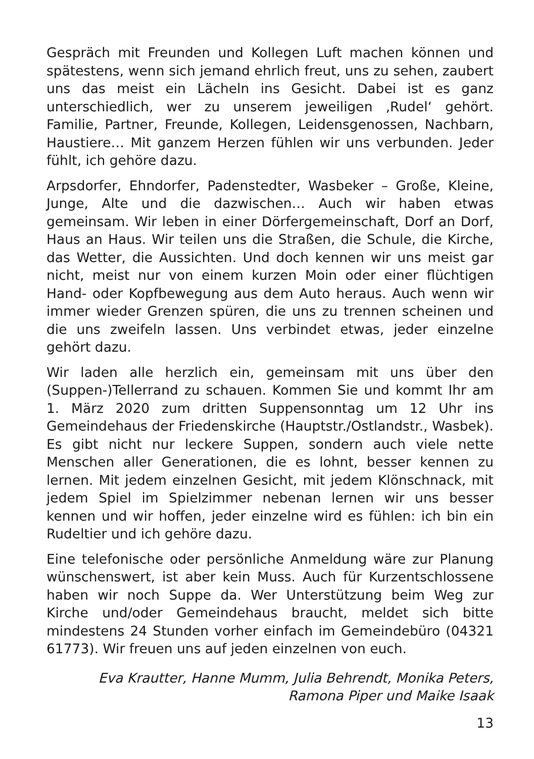Gespräch mit Freunden und Kollegen Luft machen können und spätestens, wenn sich jemand ehrlich freut, uns zu sehen, zaubert uns das meist ein Lächeln ins Gesicht. Dabei ist es ganz unterschiedlich, wer zu unserem jeweiligen ‚Rudel‘ gehört. Familie, Partner, Freunde, Kollegen, Leidensgenossen, Nachbarn, Haustiere… Mit ganzem Herzen fühlen wir uns verbunden. Jeder fühlt, ich gehöre dazu.
Arpsdorfer, Ehndorfer, Padenstedter, Wasbeker – Große, Kleine, Junge, Alte und die dazwischen… Auch wir haben etwas gemeinsam. Wir leben in einer Dörfergemeinschaft, Dorf an Dorf, Haus an Haus. Wir teilen uns die Straßen, die Schule, die Kirche, das Wetter, die Aussichten. Und doch kennen wir uns meist gar nicht, meist nur von einem kurzen Moin oder einer flüchtigen Hand- oder Kopfbewegung aus dem Auto heraus. Auch wenn wir immer wieder Grenzen spüren, die uns zu trennen scheinen und die uns zweifeln lassen. Uns verbindet etwas, jeder einzelne gehört dazu.
Wir laden alle herzlich ein, gemeinsam mit uns über den (Suppen-)Tellerrand zu schauen. Kommen Sie und kommt Ihr am 1. März 2020 zum dritten Suppensonntag um 12 Uhr ins Gemeindehaus der Friedenskirche (Hauptstr./Ostlandstr., Wasbek). Es gibt nicht nur leckere Suppen, sondern auch viele nette Menschen aller Generationen, die es lohnt, besser kennen zu lernen. Mit jedem einzelnen Gesicht, mit jedem Klönschnack, mit jedem Spiel im Spielzimmer nebenan lernen wir uns besser kennen und wir hoffen, jeder einzelne wird es fühlen: ich bin ein Rudeltier und ich gehöre dazu.
Eine telefonische oder persönliche Anmeldung wäre zur Planung wünschenswert, ist aber kein Muss. Auch für Kurzentschlossene haben wir noch Suppe da. Wer Unterstützung beim Weg zur Kirche und/oder Gemeindehaus braucht, meldet sich bitte mindestens 24 Stunden vorher einfach im Gemeindebüro (04321 61773). Wir freuen uns auf jeden einzelnen von euch.
Eva Krautter, Hanne Mumm, Julia Behrendt, Monika Peters,
Ramona Piper und Maike Isaak
13